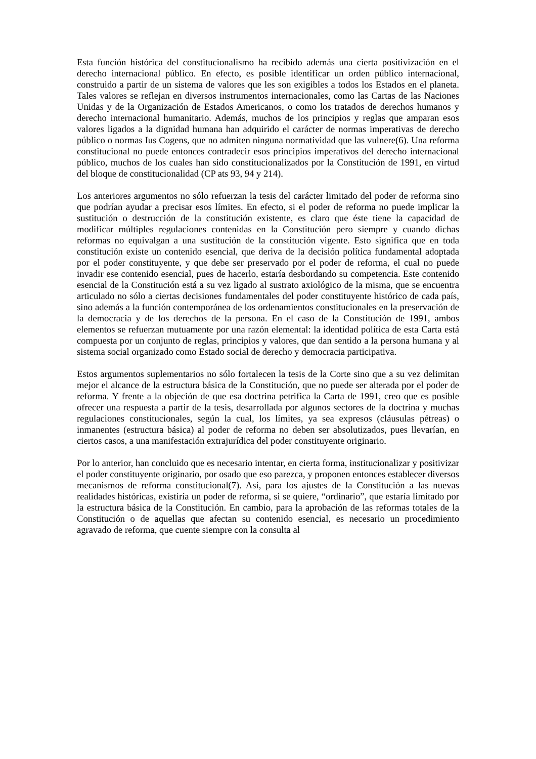Esta función histórica del constitucionalismo ha recibido además una cierta positivización en el derecho internacional público. En efecto, es posible identificar un orden público internacional, construido a partir de un sistema de valores que les son exigibles a todos los Estados en el planeta. Tales valores se reflejan en diversos instrumentos internacionales, como las Cartas de las Naciones Unidas y de la Organización de Estados Americanos, o como los tratados de derechos humanos y derecho internacional humanitario. Además, muchos de los principios y reglas que amparan esos valores ligados a la dignidad humana han adquirido el carácter de normas imperativas de derecho público o normas Ius Cogens, que no admiten ninguna normatividad que las vulnere(6). Una reforma constitucional no puede entonces contradecir esos principios imperativos del derecho internacional público, muchos de los cuales han sido constitucionalizados por la Constitución de 1991, en virtud del bloque de constitucionalidad (CP ats 93, 94 y 214).
Los anteriores argumentos no sólo refuerzan la tesis del carácter limitado del poder de reforma sino que podrían ayudar a precisar esos límites. En efecto, si el poder de reforma no puede implicar la sustitución o destrucción de la constitución existente, es claro que éste tiene la capacidad de modificar múltiples regulaciones contenidas en la Constitución pero siempre y cuando dichas reformas no equivalgan a una sustitución de la constitución vigente. Esto significa que en toda constitución existe un contenido esencial, que deriva de la decisión política fundamental adoptada por el poder constituyente, y que debe ser preservado por el poder de reforma, el cual no puede invadir ese contenido esencial, pues de hacerlo, estaría desbordando su competencia. Este contenido esencial de la Constitución está a su vez ligado al sustrato axiológico de la misma, que se encuentra articulado no sólo a ciertas decisiones fundamentales del poder constituyente histórico de cada país, sino además a la función contemporánea de los ordenamientos constitucionales en la preservación de la democracia y de los derechos de la persona. En el caso de la Constitución de 1991, ambos elementos se refuerzan mutuamente por una razón elemental: la identidad política de esta Carta está compuesta por un conjunto de reglas, principios y valores, que dan sentido a la persona humana y al sistema social organizado como Estado social de derecho y democracia participativa.
Estos argumentos suplementarios no sólo fortalecen la tesis de la Corte sino que a su vez delimitan mejor el alcance de la estructura básica de la Constitución, que no puede ser alterada por el poder de reforma. Y frente a la objeción de que esa doctrina petrifica la Carta de 1991, creo que es posible ofrecer una respuesta a partir de la tesis, desarrollada por algunos sectores de la doctrina y muchas regulaciones constitucionales, según la cual, los límites, ya sea expresos (cláusulas pétreas) o inmanentes (estructura básica) al poder de reforma no deben ser absolutizados, pues llevarían, en ciertos casos, a una manifestación extrajurídica del poder constituyente originario.
Por lo anterior, han concluido que es necesario intentar, en cierta forma, institucionalizar y positivizar el poder constituyente originario, por osado que eso parezca, y proponen entonces establecer diversos mecanismos de reforma constitucional(7). Así, para los ajustes de la Constitución a las nuevas realidades históricas, existiría un poder de reforma, si se quiere, “ordinario”, que estaría limitado por la estructura básica de la Constitución. En cambio, para la aprobación de las reformas totales de la Constitución o de aquellas que afectan su contenido esencial, es necesario un procedimiento agravado de reforma, que cuente siempre con la consulta al